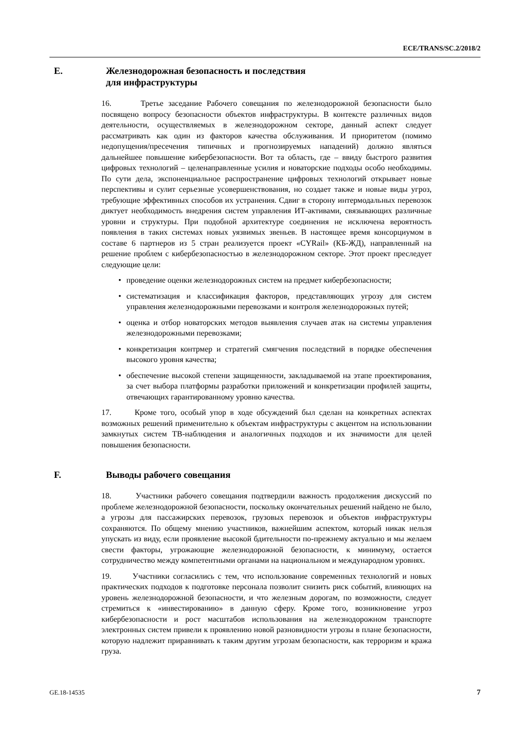ECE/TRANS/SC.2/2018/2
E. Железнодорожная безопасность и последствия
для инфраструктуры
16. Третье заседание Рабочего совещания по железнодорожной безопасности было посвящено вопросу безопасности объектов инфраструктуры. В контексте различных видов деятельности, осуществляемых в железнодорожном секторе, данный аспект следует рассматривать как один из факторов качества обслуживания. И приоритетом (помимо недопущения/пресечения типичных и прогнозируемых нападений) должно являться дальнейшее повышение кибербезопасности. Вот та область, где – ввиду быстрого развития цифровых технологий – целенаправленные усилия и новаторские подходы особо необходимы. По сути дела, экспоненциальное распространение цифровых технологий открывает новые перспективы и сулит серьезные усовершенствования, но создает также и новые виды угроз, требующие эффективных способов их устранения. Сдвиг в сторону интермодальных перевозок диктует необходимость внедрения систем управления ИТ-активами, связывающих различные уровни и структуры. При подобной архитектуре соединения не исключена вероятность появления в таких системах новых уязвимых звеньев. В настоящее время консорциумом в составе 6 партнеров из 5 стран реализуется проект «CYRail» (КБ-ЖД), направленный на решение проблем с кибербезопасностью в железнодорожном секторе. Этот проект преследует следующие цели:
• проведение оценки железнодорожных систем на предмет кибербезопасности;
• систематизация и классификация факторов, представляющих угрозу для систем управления железнодорожными перевозками и контроля железнодорожных путей;
• оценка и отбор новаторских методов выявления случаев атак на системы управления железнодорожными перевозками;
• конкретизация контрмер и стратегий смягчения последствий в порядке обеспечения высокого уровня качества;
• обеспечение высокой степени защищенности, закладываемой на этапе проектирования, за счет выбора платформы разработки приложений и конкретизации профилей защиты, отвечающих гарантированному уровню качества.
17. Кроме того, особый упор в ходе обсуждений был сделан на конкретных аспектах возможных решений применительно к объектам инфраструктуры с акцентом на использовании замкнутых систем ТВ-наблюдения и аналогичных подходов и их значимости для целей повышения безопасности.
F. Выводы рабочего совещания
18. Участники рабочего совещания подтвердили важность продолжения дискуссий по проблеме железнодорожной безопасности, поскольку окончательных решений найдено не было, а угрозы для пассажирских перевозок, грузовых перевозок и объектов инфраструктуры сохраняются. По общему мнению участников, важнейшим аспектом, который никак нельзя упускать из виду, если проявление высокой бдительности по-прежнему актуально и мы желаем свести факторы, угрожающие железнодорожной безопасности, к минимуму, остается сотрудничество между компетентными органами на национальном и международном уровнях.
19. Участники согласились с тем, что использование современных технологий и новых практических подходов к подготовке персонала позволит снизить риск событий, влияющих на уровень железнодорожной безопасности, и что железным дорогам, по возможности, следует стремиться к «инвестированию» в данную сферу. Кроме того, возникновение угроз кибербезопасности и рост масштабов использования на железнодорожном транспорте электронных систем привели к проявлению новой разновидности угрозы в плане безопасности, которую надлежит приравнивать к таким другим угрозам безопасности, как терроризм и кража груза.
GE.18-14535 7